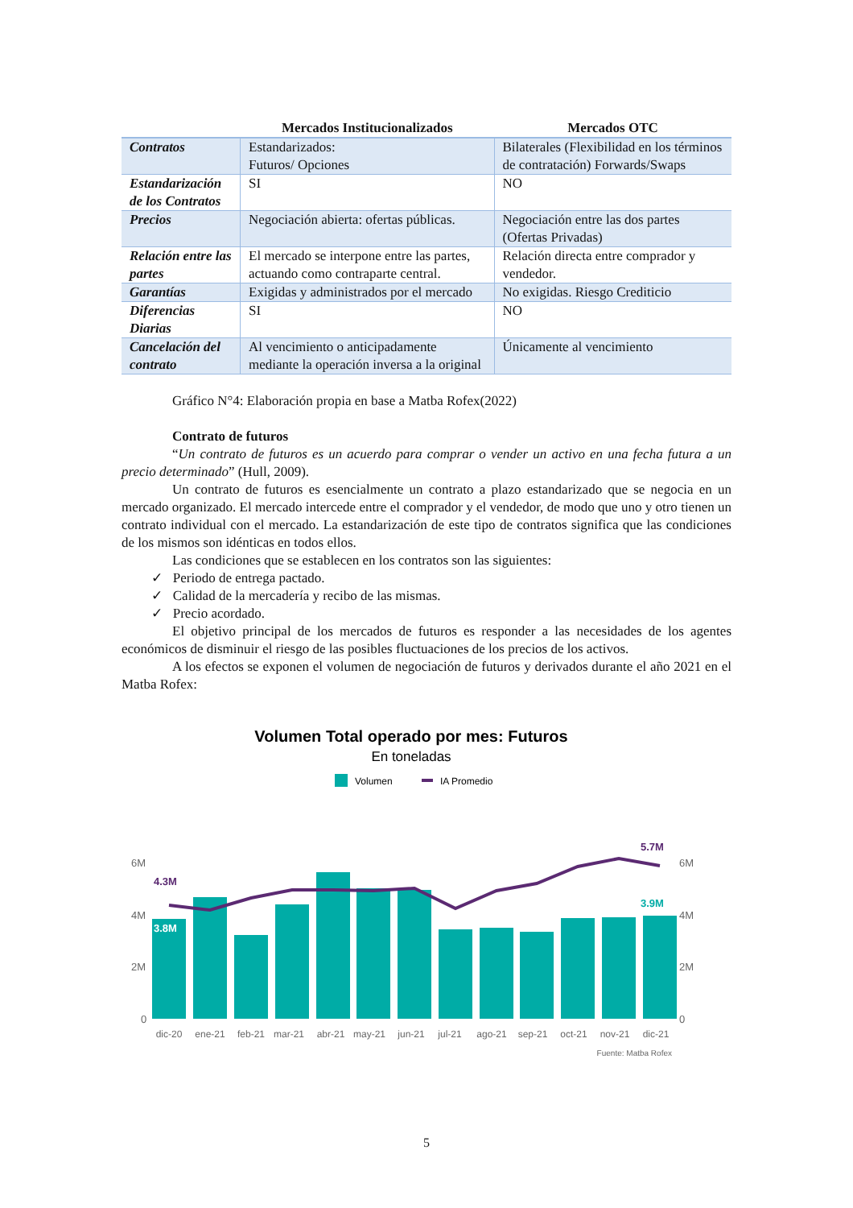| | Mercados Institucionalizados | Mercados OTC |
| --- | --- | --- |
| Contratos | Estandarizados: Futuros/ Opciones | Bilaterales (Flexibilidad en los términos de contratación) Forwards/Swaps |
| Estandarización de los Contratos | SI | NO |
| Precios | Negociación abierta: ofertas públicas. | Negociación entre las dos partes (Ofertas Privadas) |
| Relación entre las partes | El mercado se interpone entre las partes, actuando como contraparte central. | Relación directa entre comprador y vendedor. |
| Garantías | Exigidas y administrados por el mercado | No exigidas. Riesgo Crediticio |
| Diferencias Diarias | SI | NO |
| Cancelación del contrato | Al vencimiento o anticipadamente mediante la operación inversa a la original | Únicamente al vencimiento |
Gráfico N°4: Elaboración propia en base a Matba Rofex(2022)
Contrato de futuros
“Un contrato de futuros es un acuerdo para comprar o vender un activo en una fecha futura a un precio determinado” (Hull, 2009).
Un contrato de futuros es esencialmente un contrato a plazo estandarizado que se negocia en un mercado organizado. El mercado intercede entre el comprador y el vendedor, de modo que uno y otro tienen un contrato individual con el mercado. La estandarización de este tipo de contratos significa que las condiciones de los mismos son idénticas en todos ellos.
Las condiciones que se establecen en los contratos son las siguientes:
✓ Periodo de entrega pactado.
✓ Calidad de la mercadería y recibo de las mismas.
✓ Precio acordado.
El objetivo principal de los mercados de futuros es responder a las necesidades de los agentes económicos de disminuir el riesgo de las posibles fluctuaciones de los precios de los activos.
A los efectos se exponen el volumen de negociación de futuros y derivados durante el año 2021 en el Matba Rofex:
Volumen Total operado por mes: Futuros
En toneladas
Volumen
IA Promedio
6M
4M
2M
0
6M
4M
2M
0
4.3M
3.8M
5.7M
3.9M
dic-20
ene-21
feb-21
mar-21
abr-21
may-21
jun-21
jul-21
ago-21
sep-21
oct-21
nov-21
dic-21
Fuente: Matba Rofex
5